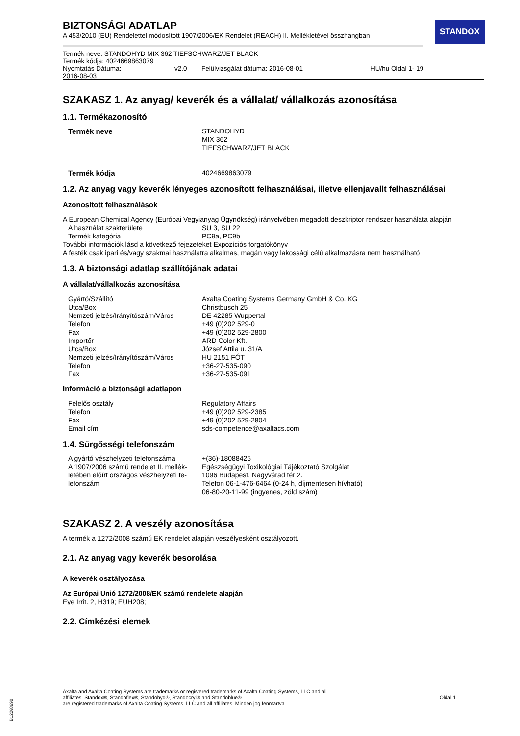STANDOX
BIZTONSÁGI ADATLAP
A 453/2010 (EU) Rendelettel módosított 1907/2006/EK Rendelet (REACH) II. Mellékletével összhangban
| Termék neve: STANDOHYD MIX 362 TIEFSCHWARZ/JET BLACK | | | |
| Termék kódja: 4024669863079 | | | |
| Nyomtatás Dátuma: 2016-08-03 | v2.0 | Felülvizsgálat dátuma: 2016-08-01 | HU/hu Oldal 1- 19 |
SZAKASZ 1. Az anyag/ keverék és a vállalat/ vállalkozás azonosítása
1.1. Termékazonosító
| Termék neve | STANDOHYD MIX 362 TIEFSCHWARZ/JET BLACK |
| Termék kódja | 4024669863079 |
1.2. Az anyag vagy keverék lényeges azonosított felhasználásai, illetve ellenjavallt felhasználásai
Azonosított felhasználások
A European Chemical Agency (Európai Vegyianyag Ügynökség) irányelvében megadott deszkriptor rendszer használata alapján
| A használat szakterülete | SU 3, SU 22 |
| Termék kategória | PC9a, PC9b |
További információk lásd a következő fejezeteket Expozíciós forgatókönyv
A festék csak ipari és/vagy szakmai használatra alkalmas, magán vagy lakossági célú alkalmazásra nem használható
1.3. A biztonsági adatlap szállítójának adatai
A vállalat/vállalkozás azonosítása
| Gyártó/Szállító | Axalta Coating Systems Germany GmbH & Co. KG |
| Utca/Box | Christbusch 25 |
| Nemzeti jelzés/Irányítószám/Város | DE 42285 Wuppertal |
| Telefon | +49 (0)202 529-0 |
| Fax | +49 (0)202 529-2800 |
| Importőr | ARD Color Kft. |
| Utca/Box | József Attila u. 31/A |
| Nemzeti jelzés/Irányítószám/Város | HU 2151 FÓT |
| Telefon | +36-27-535-090 |
| Fax | +36-27-535-091 |
Információ a biztonsági adatlapon
| Felelős osztály | Regulatory Affairs |
| Telefon | +49 (0)202 529-2385 |
| Fax | +49 (0)202 529-2804 |
| Email cím | sds-competence@axaltacs.com |
1.4. Sürgősségi telefonszám
| A gyártó vészhelyzeti telefonszáma | +(36)-18088425 |
| A 1907/2006 számú rendelet II. mellék-letében előírt országos vészhelyzeti te-lefonszám | Egészségügyi Toxikológiai Tájékoztató Szolgálat 1096 Budapest, Nagyvárad tér 2. Telefon 06-1-476-6464 (0-24 h, díjmentesen hívható) 06-80-20-11-99 (ingyenes, zöld szám) |
SZAKASZ 2. A veszély azonosítása
A termék a 1272/2008 számú EK rendelet alapján veszélyesként osztályozott.
2.1. Az anyag vagy keverék besorolása
A keverék osztályozása
Az Európai Unió 1272/2008/EK számú rendelete alapján
Eye Irrit. 2, H319; EUH208;
2.2. Címkézési elemek
Axalta and Axalta Coating Systems are trademarks or registered trademarks of Axalta Coating Systems, LLC and all
affiliates. Standox®, Standoflex®, Standohyd®, Standocryl® and Standoblue®
are registered trademarks of Axalta Coating Systems, LLC and all affiliates. Minden jog fenntartva.
Oldal 1
B12268690